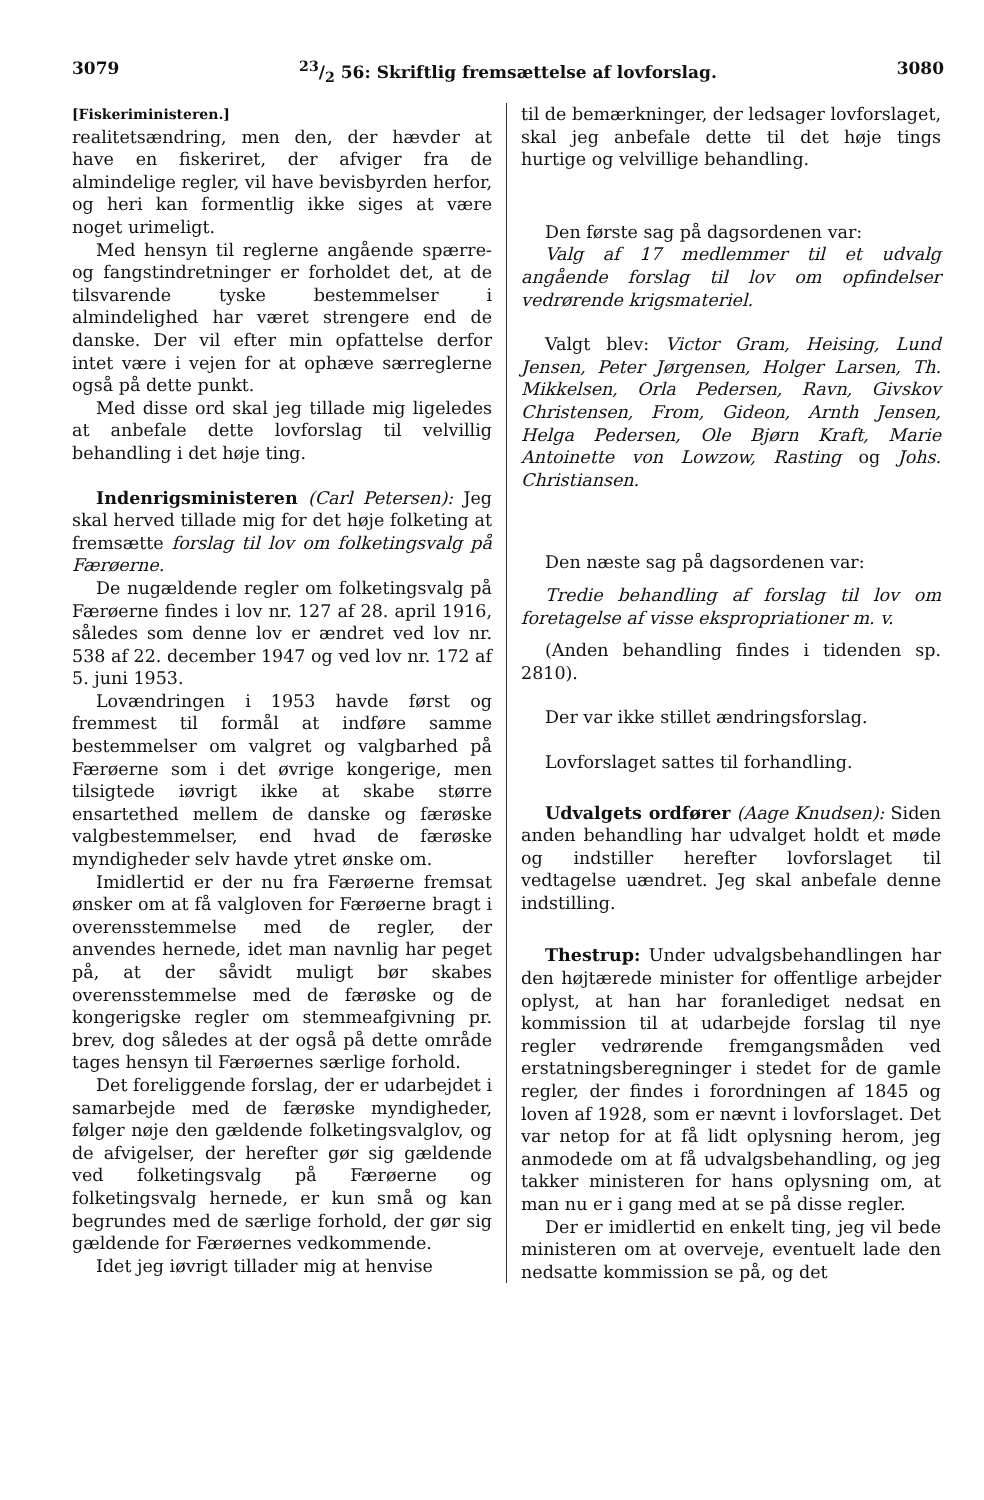307923/2 56: Skriftlig fremsættelse af lovforslag. 3080
[Fiskeriministeren.]
realitetsændring, men den, der hævder at have en fiskeriret, der afviger fra de almindelige regler, vil have bevisbyrden herfor, og heri kan formentlig ikke siges at være noget urimeligt.
Med hensyn til reglerne angående spærre- og fangstindretninger er forholdet det, at de tilsvarende tyske bestemmelser i almindelighed har været strengere end de danske. Der vil efter min opfattelse derfor intet være i vejen for at ophæve særreglerne også på dette punkt.
Med disse ord skal jeg tillade mig ligeledes at anbefale dette lovforslag til velvillig behandling i det høje ting.
Indenrigsministeren (Carl Petersen): Jeg skal herved tillade mig for det høje folketing at fremsætte forslag til lov om folketingsvalg på Færøerne.
De nugældende regler om folketingsvalg på Færøerne findes i lov nr. 127 af 28. april 1916, således som denne lov er ændret ved lov nr. 538 af 22. december 1947 og ved lov nr. 172 af 5. juni 1953.
Lovændringen i 1953 havde først og fremmest til formål at indføre samme bestemmelser om valgret og valgbarhed på Færøerne som i det øvrige kongerige, men tilsigtede iøvrigt ikke at skabe større ensartethed mellem de danske og færøske valgbestemmelser, end hvad de færøske myndigheder selv havde ytret ønske om.
Imidlertid er der nu fra Færøerne fremsat ønsker om at få valgloven for Færøerne bragt i overensstemmelse med de regler, der anvendes hernede, idet man navnlig har peget på, at der såvidt muligt bør skabes overensstemmelse med de færøske og de kongerigske regler om stemmeafgivning pr. brev, dog således at der også på dette område tages hensyn til Færøernes særlige forhold.
Det foreliggende forslag, der er udarbejdet i samarbejde med de færøske myndigheder, følger nøje den gældende folketingsvalglov, og de afvigelser, der herefter gør sig gældende ved folketingsvalg på Færøerne og folketingsvalg hernede, er kun små og kan begrundes med de særlige forhold, der gør sig gældende for Færøernes vedkommende.
Idet jeg iøvrigt tillader mig at henvise
til de bemærkninger, der ledsager lovforslaget, skal jeg anbefale dette til det høje tings hurtige og velvillige behandling.
Den første sag på dagsordenen var:
Valg af 17 medlemmer til et udvalg angående forslag til lov om opfindelser vedrørende krigsmateriel.
Valgt blev: Victor Gram, Heising, Lund Jensen, Peter Jørgensen, Holger Larsen, Th. Mikkelsen, Orla Pedersen, Ravn, Givskov Christensen, From, Gideon, Arnth Jensen, Helga Pedersen, Ole Bjørn Kraft, Marie Antoinette von Lowzow, Rasting og Johs. Christiansen.
Den næste sag på dagsordenen var:
Tredie behandling af forslag til lov om foretagelse af visse ekspropriationer m. v.
(Anden behandling findes i tidenden sp. 2810).
Der var ikke stillet ændringsforslag.
Lovforslaget sattes til forhandling.
Udvalgets ordfører (Aage Knudsen): Siden anden behandling har udvalget holdt et møde og indstiller herefter lovforslaget til vedtagelse uændret. Jeg skal anbefale denne indstilling.
Thestrup: Under udvalgsbehandlingen har den højtærede minister for offentlige arbejder oplyst, at han har foranlediget nedsat en kommission til at udarbejde forslag til nye regler vedrørende fremgangsmåden ved erstatningsberegninger i stedet for de gamle regler, der findes i forordningen af 1845 og loven af 1928, som er nævnt i lovforslaget. Det var netop for at få lidt oplysning herom, jeg anmodede om at få udvalgsbehandling, og jeg takker ministeren for hans oplysning om, at man nu er i gang med at se på disse regler.
Der er imidlertid en enkelt ting, jeg vil bede ministeren om at overveje, eventuelt lade den nedsatte kommission se på, og det